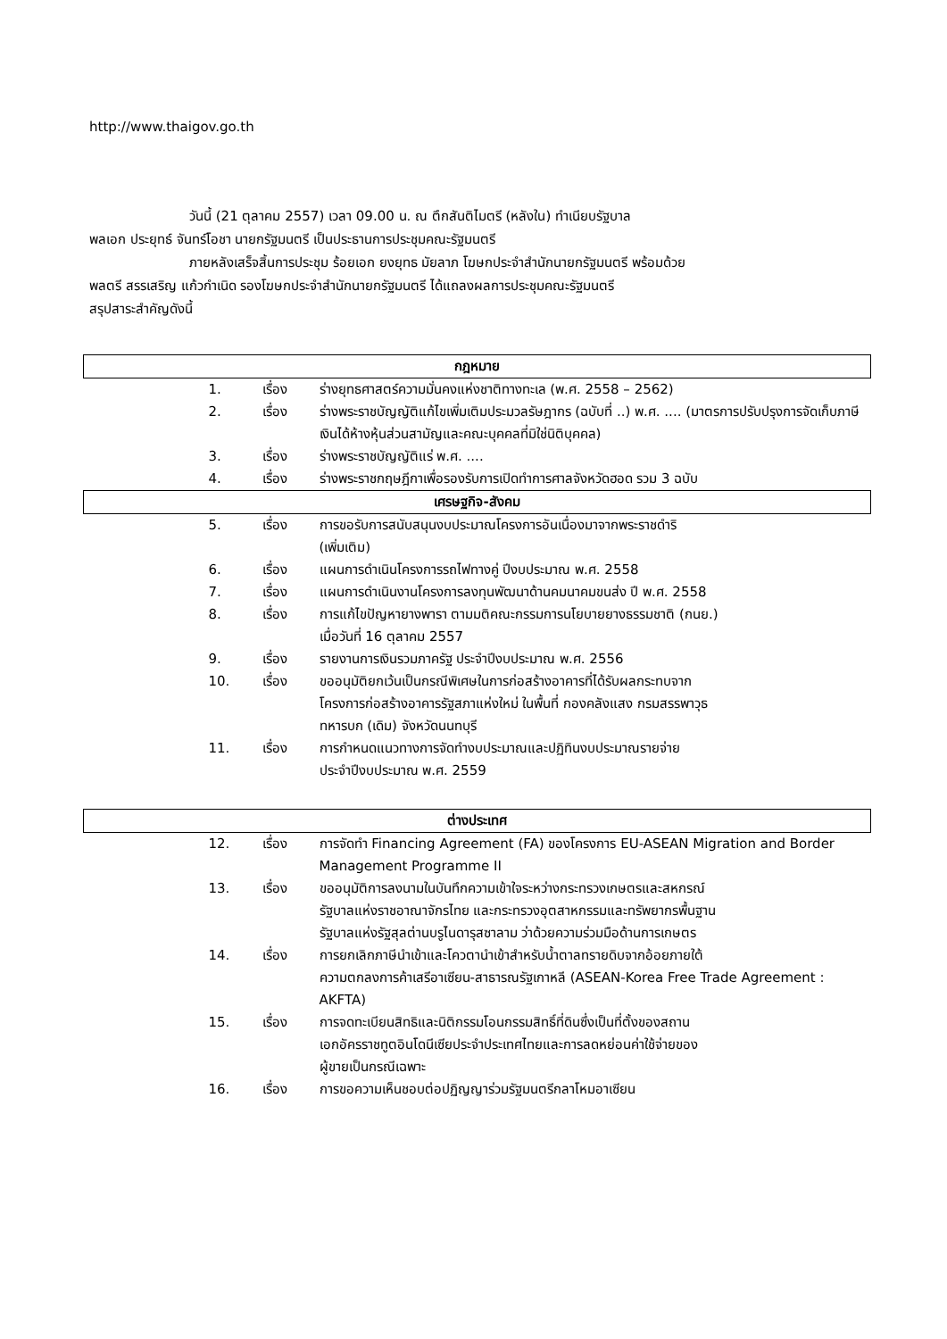http://www.thaigov.go.th
วันนี้ (21 ตุลาคม 2557) เวลา 09.00 น. ณ ตึกสันติไมตรี (หลังใน) ทำเนียบรัฐบาล
พลเอก ประยุทธ์ จันทร์โอชา นายกรัฐมนตรี เป็นประธานการประชุมคณะรัฐมนตรี
ภายหลังเสร็จสิ้นการประชุม ร้อยเอก ยงยุทธ มัยลาภ โฆษกประจำสำนักนายกรัฐมนตรี พร้อมด้วย
พลตรี สรรเสริญ แก้วกำเนิด รองโฆษกประจำสำนักนายกรัฐมนตรี ได้แถลงผลการประชุมคณะรัฐมนตรี
สรุปสาระสำคัญดังนี้
| กฎหมาย | | |
| 1. | เรื่อง | ร่างยุทธศาสตร์ความมั่นคงแห่งชาติทางทะเล (พ.ศ. 2558 – 2562) |
| 2. | เรื่อง | ร่างพระราชบัญญัติแก้ไขเพิ่มเติมประมวลรัษฎากร (ฉบับที่ ..) พ.ศ. .... (มาตรการปรับปรุงการจัดเก็บภาษีเงินได้ห้างหุ้นส่วนสามัญและคณะบุคคลที่มิใช่นิติบุคคล) |
| 3. | เรื่อง | ร่างพระราชบัญญัติแร่ พ.ศ. .... |
| 4. | เรื่อง | ร่างพระราชกฤษฎีกาเพื่อรองรับการเปิดทำการศาลจังหวัดฮอด รวม 3 ฉบับ |
| เศรษฐกิจ-สังคม | | |
| 5. | เรื่อง | การขอรับการสนับสนุนงบประมาณโครงการอันเนื่องมาจากพระราชดำริ (เพิ่มเติม) |
| 6. | เรื่อง | แผนการดำเนินโครงการรถไฟทางคู่ ปีงบประมาณ พ.ศ. 2558 |
| 7. | เรื่อง | แผนการดำเนินงานโครงการลงทุนพัฒนาด้านคมนาคมขนส่ง ปี พ.ศ. 2558 |
| 8. | เรื่อง | การแก้ไขปัญหายางพารา ตามมติคณะกรรมการนโยบายยางธรรมชาติ (กนย.) เมื่อวันที่ 16 ตุลาคม 2557 |
| 9. | เรื่อง | รายงานการเงินรวมภาครัฐ ประจำปีงบประมาณ พ.ศ. 2556 |
| 10. | เรื่อง | ขออนุมัติยกเว้นเป็นกรณีพิเศษในการก่อสร้างอาคารที่ได้รับผลกระทบจาก โครงการก่อสร้างอาคารรัฐสภาแห่งใหม่ ในพื้นที่ กองคลังแสง กรมสรรพาวุธ ทหารบก (เดิม) จังหวัดนนทบุรี |
| 11. | เรื่อง | การกำหนดแนวทางการจัดทำงบประมาณและปฏิทินงบประมาณรายจ่าย ประจำปีงบประมาณ พ.ศ. 2559 |
| ต่างประเทศ | | |
| 12. | เรื่อง | การจัดทำ Financing Agreement (FA) ของโครงการ EU-ASEAN Migration and Border Management Programme II |
| 13. | เรื่อง | ขออนุมัติการลงนามในบันทึกความเข้าใจระหว่างกระทรวงเกษตรและสหกรณ์ รัฐบาลแห่งราชอาณาจักรไทย และกระทรวงอุตสาหกรรมและทรัพยากรพื้นฐาน รัฐบาลแห่งรัฐสุลต่านบรูไนดารุสซาลาม ว่าด้วยความร่วมมือด้านการเกษตร |
| 14. | เรื่อง | การยกเลิกภาษีนำเข้าและโควตานำเข้าสำหรับน้ำตาลทรายดิบจากอ้อยภายใต้ ความตกลงการค้าเสรีอาเซียน-สาธารณรัฐเกาหลี (ASEAN-Korea Free Trade Agreement : AKFTA) |
| 15. | เรื่อง | การจดทะเบียนสิทธิและนิติกรรมโอนกรรมสิทธิ์ที่ดินซึ่งเป็นที่ตั้งของสถาน เอกอัครราชทูตอินโดนีเซียประจำประเทศไทยและการลดหย่อนค่าใช้จ่ายของ ผู้ขายเป็นกรณีเฉพาะ |
| 16. | เรื่อง | การขอความเห็นชอบต่อปฏิญญาร่วมรัฐมนตรีกลาโหมอาเซียน |